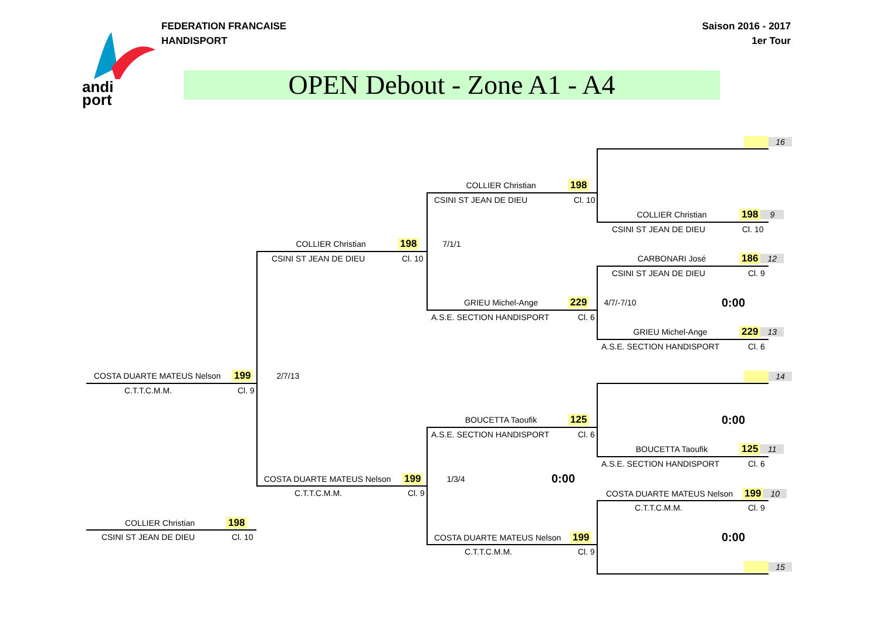FEDERATION FRANCAISE
HANDISPORT
Saison 2016 - 2017
1er Tour
andi
port
OPEN Debout - Zone A1 - A4
16
COLLIER Christian 198
CSINI ST JEAN DE DIEU Cl. 10
COLLIER Christian 198 9
CSINI ST JEAN DE DIEU Cl. 10
COLLIER Christian 198 7/1/1
CSINI ST JEAN DE DIEU Cl. 10 CARBONARI José 186 12
CSINI ST JEAN DE DIEU Cl. 9
GRIEU Michel-Ange 229 4/7/-7/10
0:00
A.S.E. SECTION HANDISPORT Cl. 6
GRIEU Michel-Ange 229 13
A.S.E. SECTION HANDISPORT Cl. 6
COSTA DUARTE MATEUS Nelson 199 2/7/13
14
C.T.T.C.M.M. Cl. 9
BOUCETTA Taoufik 125 0:00
A.S.E. SECTION HANDISPORT Cl. 6
BOUCETTA Taoufik 125 11
A.S.E. SECTION HANDISPORT Cl. 6
COSTA DUARTE MATEUS Nelson 199 1/3/4
0:00
COSTA DUARTE MATEUS Nelson 199 10
C.T.T.C.M.M. Cl. 9
C.T.T.C.M.M. Cl. 9
COLLIER Christian 198
CSINI ST JEAN DE DIEU Cl. 10 COSTA DUARTE MATEUS Nelson 199 0:00
C.T.T.C.M.M. Cl. 9
15